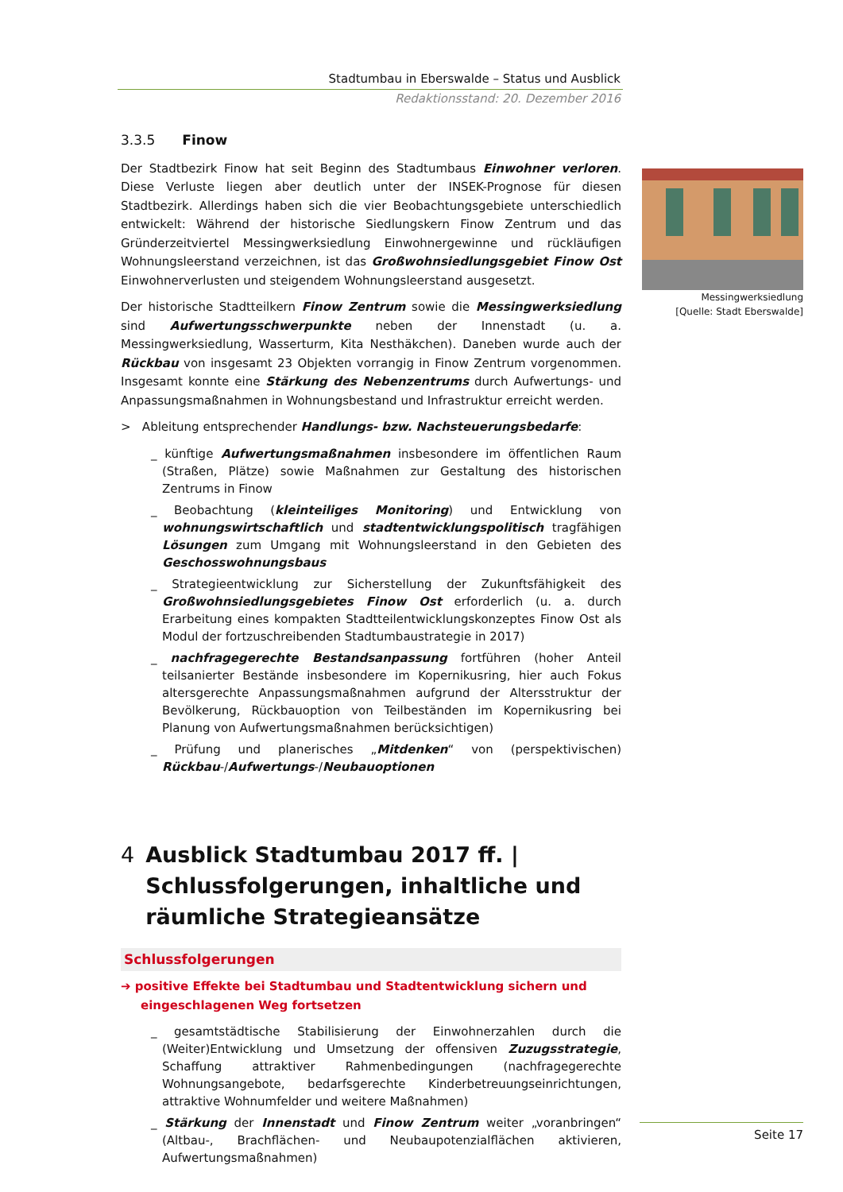Stadtumbau in Eberswalde – Status und Ausblick
Redaktionsstand: 20. Dezember 2016
Messingwerksiedlung
[Quelle: Stadt Eberswalde]
3.3.5 Finow
Der Stadtbezirk Finow hat seit Beginn des Stadtumbaus Einwohner verloren. Diese Verluste liegen aber deutlich unter der INSEK-Prognose für diesen Stadtbezirk. Allerdings haben sich die vier Beobachtungsgebiete unterschiedlich entwickelt: Während der historische Siedlungskern Finow Zentrum und das Gründerzeitviertel Messingwerksiedlung Einwohnergewinne und rückläufigen Wohnungsleerstand verzeichnen, ist das Großwohnsiedlungsgebiet Finow Ost Einwohnerverlusten und steigendem Wohnungsleerstand ausgesetzt.
Der historische Stadtteilkern Finow Zentrum sowie die Messingwerksiedlung sind Aufwertungsschwerpunkte neben der Innenstadt (u. a. Messingwerksiedlung, Wasserturm, Kita Nesthäkchen). Daneben wurde auch der Rückbau von insgesamt 23 Objekten vorrangig in Finow Zentrum vorgenommen. Insgesamt konnte eine Stärkung des Nebenzentrums durch Aufwertungs- und Anpassungsmaßnahmen in Wohnungsbestand und Infrastruktur erreicht werden.
> Ableitung entsprechender Handlungs- bzw. Nachsteuerungsbedarfe:
_ künftige Aufwertungsmaßnahmen insbesondere im öffentlichen Raum (Straßen, Plätze) sowie Maßnahmen zur Gestaltung des historischen Zentrums in Finow
_ Beobachtung (kleinteiliges Monitoring) und Entwicklung von wohnungswirtschaftlich und stadtentwicklungspolitisch tragfähigen Lösungen zum Umgang mit Wohnungsleerstand in den Gebieten des Geschosswohnungsbaus
_ Strategieentwicklung zur Sicherstellung der Zukunftsfähigkeit des Großwohnsiedlungsgebietes Finow Ost erforderlich (u. a. durch Erarbeitung eines kompakten Stadtteilentwicklungskonzeptes Finow Ost als Modul der fortzuschreibenden Stadtumbaustrategie in 2017)
_ nachfragegerechte Bestandsanpassung fortführen (hoher Anteil teilsanierter Bestände insbesondere im Kopernikusring, hier auch Fokus altersgerechte Anpassungsmaßnahmen aufgrund der Altersstruktur der Bevölkerung, Rückbauoption von Teilbeständen im Kopernikusring bei Planung von Aufwertungsmaßnahmen berücksichtigen)
_ Prüfung und planerisches „Mitdenken“ von (perspektivischen) Rückbau-/Aufwertungs-/Neubauoptionen
4 Ausblick Stadtumbau 2017 ff. | Schlussfolgerungen, inhaltliche und räumliche Strategieansätze
Schlussfolgerungen
➔ positive Effekte bei Stadtumbau und Stadtentwicklung sichern und eingeschlagenen Weg fortsetzen
_ gesamtstädtische Stabilisierung der Einwohnerzahlen durch die (Weiter)Entwicklung und Umsetzung der offensiven Zuzugsstrategie, Schaffung attraktiver Rahmenbedingungen (nachfragegerechte Wohnungsangebote, bedarfsgerechte Kinderbetreuungseinrichtungen, attraktive Wohnumfelder und weitere Maßnahmen)
_ Stärkung der Innenstadt und Finow Zentrum weiter „voranbringen“ (Altbau-, Brachflächen- und Neubaupotenzialflächen aktivieren, Aufwertungsmaßnahmen)
Seite 17